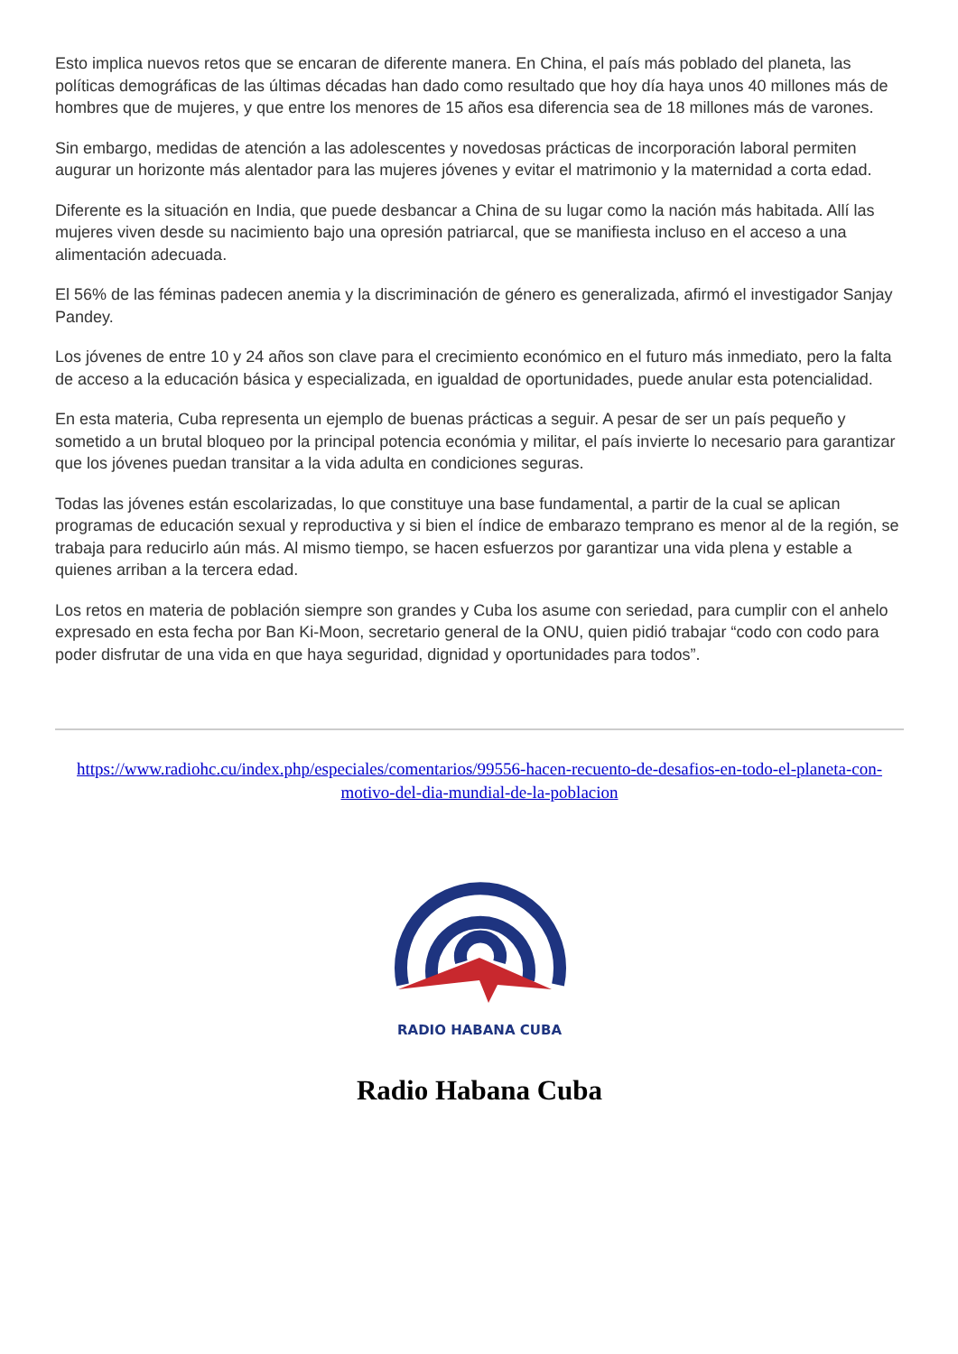Esto implica nuevos retos que se encaran de diferente manera. En China, el país más poblado del planeta, las políticas demográficas de las últimas décadas han dado como resultado que hoy día haya unos 40 millones más de hombres que de mujeres, y que entre los menores de 15 años esa diferencia sea de 18 millones más de varones.
Sin embargo, medidas de atención a las adolescentes y novedosas prácticas de incorporación laboral permiten augurar un horizonte más alentador para las mujeres jóvenes y evitar el matrimonio y la maternidad a corta edad.
Diferente es la situación en India, que puede desbancar a China de su lugar como la nación más habitada. Allí las mujeres viven desde su nacimiento bajo una opresión patriarcal, que se manifiesta incluso en el acceso a una alimentación adecuada.
El 56% de las féminas padecen anemia y la discriminación de género es generalizada, afirmó el investigador Sanjay Pandey.
Los jóvenes de entre 10 y 24 años son clave para el crecimiento económico en el futuro más inmediato, pero la falta de acceso a la educación básica y especializada, en igualdad de oportunidades, puede anular esta potencialidad.
En esta materia, Cuba representa un ejemplo de buenas prácticas a seguir. A pesar de ser un país pequeño y sometido a un brutal bloqueo por la principal potencia económia y militar, el país invierte lo necesario para garantizar que los jóvenes puedan transitar a la vida adulta en condiciones seguras.
Todas las jóvenes están escolarizadas, lo que constituye una base fundamental, a partir de la cual se aplican programas de educación sexual y reproductiva y si bien el índice de embarazo temprano es menor al de la región, se trabaja para reducirlo aún más. Al mismo tiempo, se hacen esfuerzos por garantizar una vida plena y estable a quienes arriban a la tercera edad.
Los retos en materia de población siempre son grandes y Cuba los asume con seriedad, para cumplir con el anhelo expresado en esta fecha por Ban Ki-Moon, secretario general de la ONU, quien pidió trabajar “codo con codo para poder disfrutar de una vida en que haya seguridad, dignidad y oportunidades para todos”.
https://www.radiohc.cu/index.php/especiales/comentarios/99556-hacen-recuento-de-desafios-en-todo-el-planeta-con-motivo-del-dia-mundial-de-la-poblacion
RADIO HABANA CUBA
Radio Habana Cuba